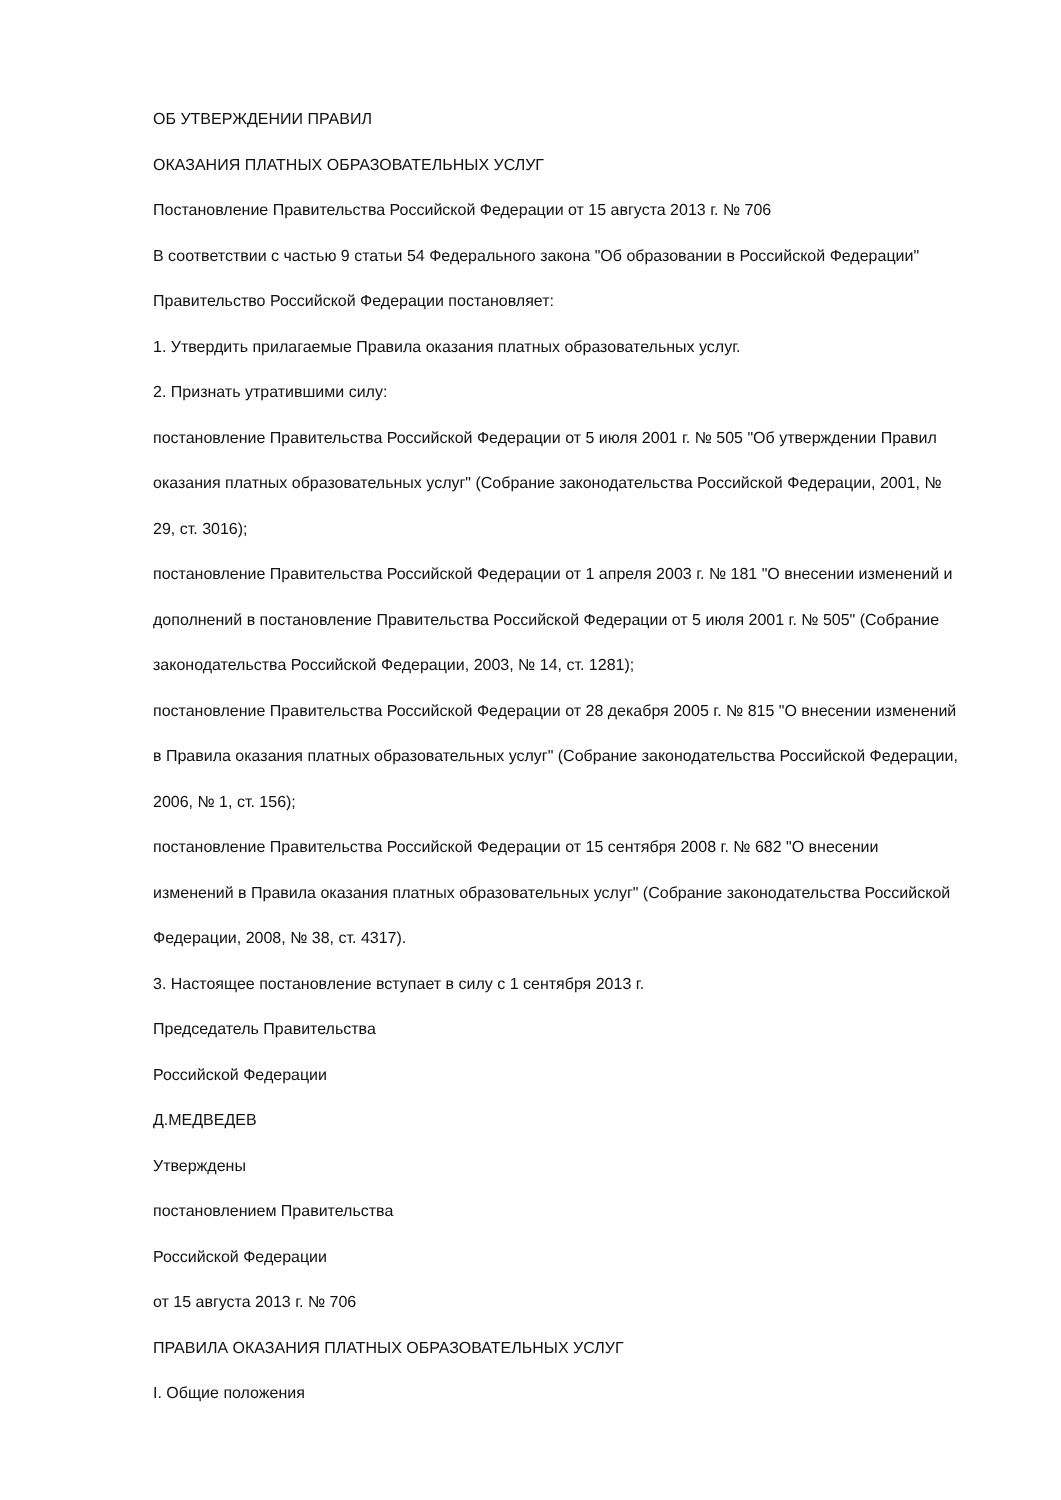ОБ УТВЕРЖДЕНИИ ПРАВИЛ
ОКАЗАНИЯ ПЛАТНЫХ ОБРАЗОВАТЕЛЬНЫХ УСЛУГ
Постановление Правительства Российской Федерации от 15 августа 2013 г. № 706
В соответствии с частью 9 статьи 54 Федерального закона "Об образовании в Российской Федерации" Правительство Российской Федерации постановляет:
1. Утвердить прилагаемые Правила оказания платных образовательных услуг.
2. Признать утратившими силу:
постановление Правительства Российской Федерации от 5 июля 2001 г. № 505 "Об утверждении Правил оказания платных образовательных услуг" (Собрание законодательства Российской Федерации, 2001, № 29, ст. 3016);
постановление Правительства Российской Федерации от 1 апреля 2003 г. № 181 "О внесении изменений и дополнений в постановление Правительства Российской Федерации от 5 июля 2001 г. № 505" (Собрание законодательства Российской Федерации, 2003, № 14, ст. 1281);
постановление Правительства Российской Федерации от 28 декабря 2005 г. № 815 "О внесении изменений в Правила оказания платных образовательных услуг" (Собрание законодательства Российской Федерации, 2006, № 1, ст. 156);
постановление Правительства Российской Федерации от 15 сентября 2008 г. № 682 "О внесении изменений в Правила оказания платных образовательных услуг" (Собрание законодательства Российской Федерации, 2008, № 38, ст. 4317).
3. Настоящее постановление вступает в силу с 1 сентября 2013 г.
Председатель Правительства
Российской Федерации
Д.МЕДВЕДЕВ
Утверждены
постановлением Правительства
Российской Федерации
от 15 августа 2013 г. № 706
ПРАВИЛА ОКАЗАНИЯ ПЛАТНЫХ ОБРАЗОВАТЕЛЬНЫХ УСЛУГ
I. Общие положения